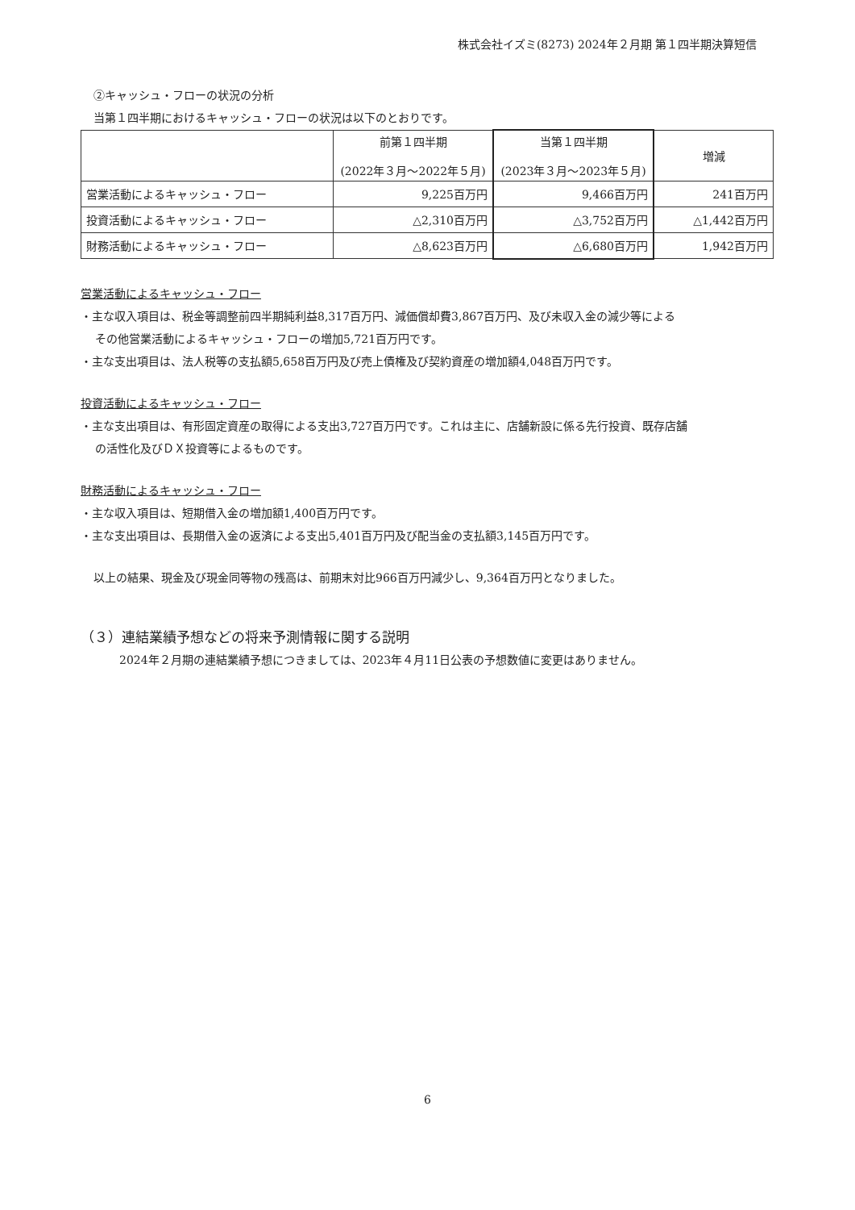株式会社イズミ(8273) 2024年２月期 第１四半期決算短信
②キャッシュ・フローの状況の分析
当第１四半期におけるキャッシュ・フローの状況は以下のとおりです。
| | 前第１四半期 (2022年３月～2022年５月) | 当第１四半期 (2023年３月～2023年５月) | 増減 |
| --- | --- | --- | --- |
| 営業活動によるキャッシュ・フロー | 9,225百万円 | 9,466百万円 | 241百万円 |
| 投資活動によるキャッシュ・フロー | △2,310百万円 | △3,752百万円 | △1,442百万円 |
| 財務活動によるキャッシュ・フロー | △8,623百万円 | △6,680百万円 | 1,942百万円 |
営業活動によるキャッシュ・フロー
・主な収入項目は、税金等調整前四半期純利益8,317百万円、減価償却費3,867百万円、及び未収入金の減少等による
その他営業活動によるキャッシュ・フローの増加5,721百万円です。
・主な支出項目は、法人税等の支払額5,658百万円及び売上債権及び契約資産の増加額4,048百万円です。
投資活動によるキャッシュ・フロー
・主な支出項目は、有形固定資産の取得による支出3,727百万円です。これは主に、店舗新設に係る先行投資、既存店舗
の活性化及びＤＸ投資等によるものです。
財務活動によるキャッシュ・フロー
・主な収入項目は、短期借入金の増加額1,400百万円です。
・主な支出項目は、長期借入金の返済による支出5,401百万円及び配当金の支払額3,145百万円です。
以上の結果、現金及び現金同等物の残高は、前期末対比966百万円減少し、9,364百万円となりました。
（３）連結業績予想などの将来予測情報に関する説明
2024年２月期の連結業績予想につきましては、2023年４月11日公表の予想数値に変更はありません。
6